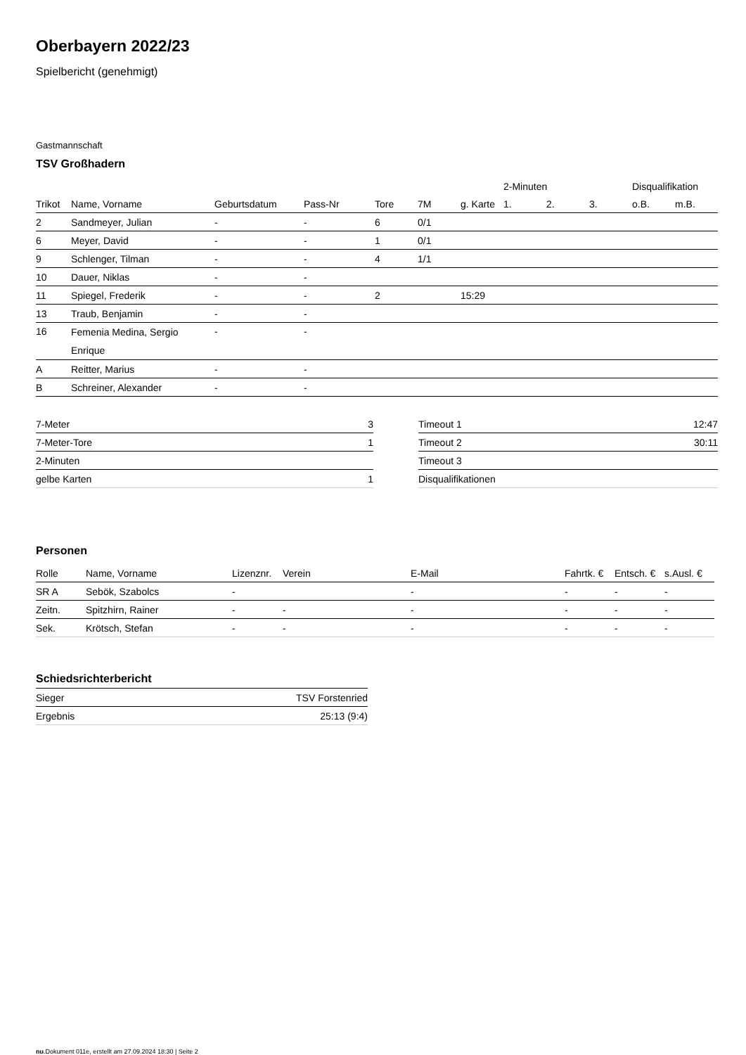Oberbayern 2022/23
Spielbericht (genehmigt)
Gastmannschaft
TSV Großhadern
| | | | | | | | 2-Minuten | | | Disqualifikation | |
| --- | --- | --- | --- | --- | --- | --- | --- | --- | --- | --- | --- |
| Trikot | Name, Vorname | Geburtsdatum | Pass-Nr | Tore | 7M | g. Karte | 1. | 2. | 3. | o.B. | m.B. |
| 2 | Sandmeyer, Julian | - | - | 6 | 0/1 | | | | | | |
| 6 | Meyer, David | - | - | 1 | 0/1 | | | | | | |
| 9 | Schlenger, Tilman | - | - | 4 | 1/1 | | | | | | |
| 10 | Dauer, Niklas | - | - | | | | | | | | |
| 11 | Spiegel, Frederik | - | - | 2 | | 15:29 | | | | | |
| 13 | Traub, Benjamin | - | - | | | | | | | | |
| 16 | Femenia Medina, Sergio Enrique | - | - | | | | | | | | |
| A | Reitter, Marius | - | - | | | | | | | | |
| B | Schreiner, Alexander | - | - | | | | | | | | |
| 7-Meter | 3 |
| 7-Meter-Tore | 1 |
| 2-Minuten | |
| gelbe Karten | 1 |
| Timeout 1 | 12:47 |
| Timeout 2 | 30:11 |
| Timeout 3 | |
| Disqualifikationen | |
Personen
| Rolle | Name, Vorname | Lizenznr. | Verein | E-Mail | Fahrtk. € | Entsch. € | s.Ausl. € |
| --- | --- | --- | --- | --- | --- | --- | --- |
| SR A | Sebök, Szabolcs | - | | - | - | - | - |
| Zeitn. | Spitzhirn, Rainer | - | - | - | - | - | - |
| Sek. | Krötsch, Stefan | - | - | - | - | - | - |
Schiedsrichterbericht
| Sieger | TSV Forstenried |
| Ergebnis | 25:13 (9:4) |
nu.Dokument 011e, erstellt am 27.09.2024 18:30 | Seite 2